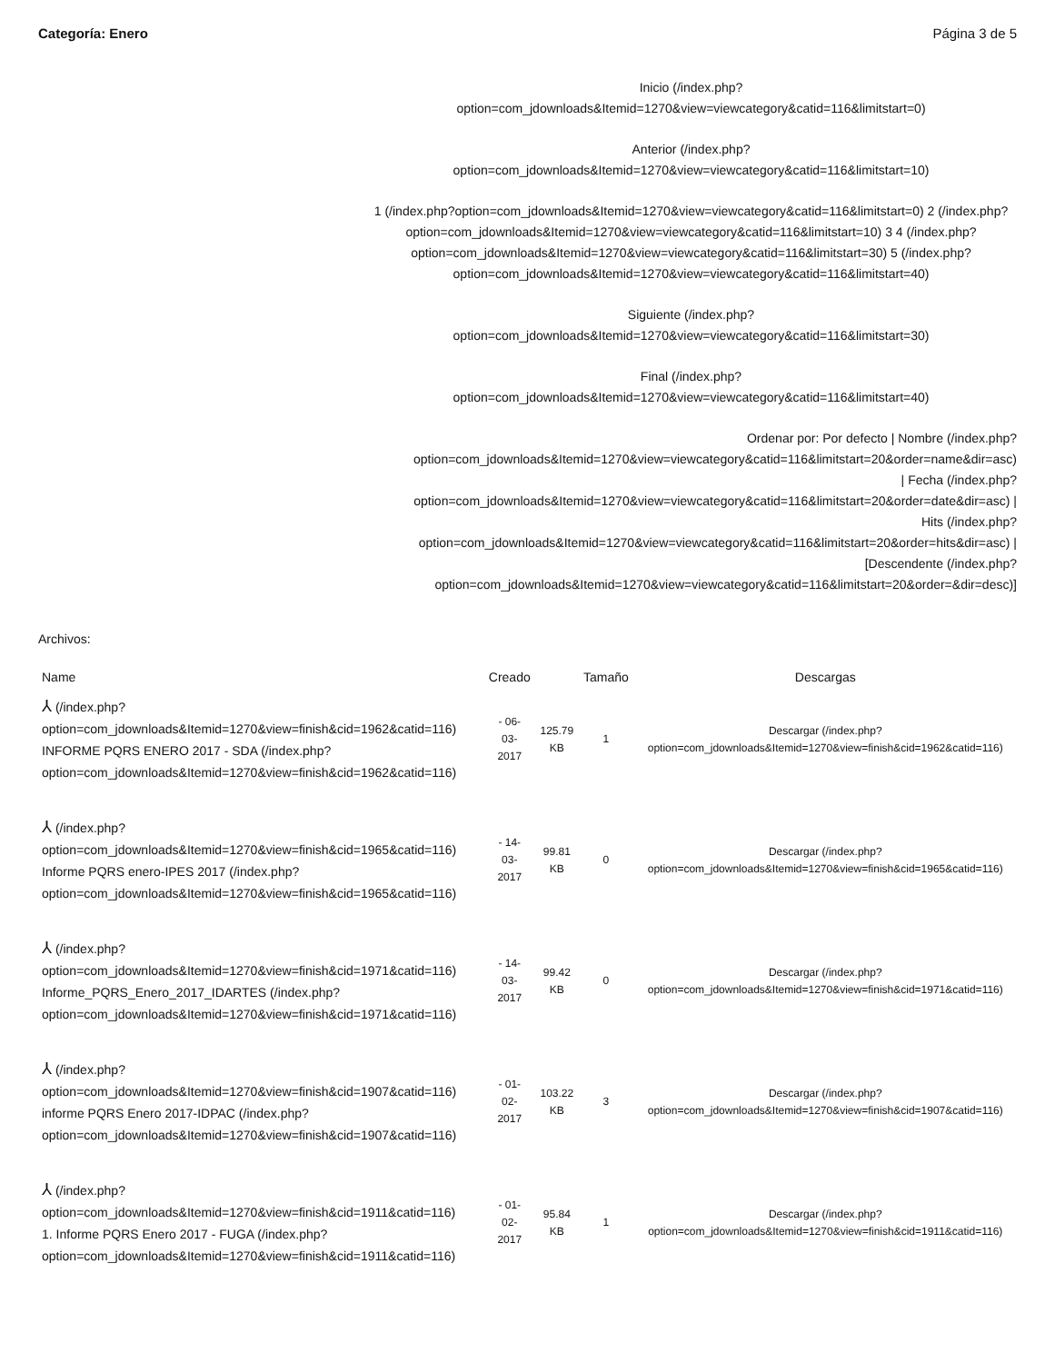Categoría: Enero Página 3 de 5
Inicio (/index.php?
option=com_jdownloads&Itemid=1270&view=viewcategory&catid=116&limitstart=0)
Anterior (/index.php?
option=com_jdownloads&Itemid=1270&view=viewcategory&catid=116&limitstart=10)
1 (/index.php?option=com_jdownloads&Itemid=1270&view=viewcategory&catid=116&limitstart=0) 2 (/index.php?option=com_jdownloads&Itemid=1270&view=viewcategory&catid=116&limitstart=10) 3 4 (/index.php?option=com_jdownloads&Itemid=1270&view=viewcategory&catid=116&limitstart=30) 5 (/index.php?option=com_jdownloads&Itemid=1270&view=viewcategory&catid=116&limitstart=40)
Siguiente (/index.php?
option=com_jdownloads&Itemid=1270&view=viewcategory&catid=116&limitstart=30)
Final (/index.php?
option=com_jdownloads&Itemid=1270&view=viewcategory&catid=116&limitstart=40)
Ordenar por: Por defecto | Nombre (/index.php?
option=com_jdownloads&Itemid=1270&view=viewcategory&catid=116&limitstart=20&order=name&dir=asc)
| Fecha (/index.php?
option=com_jdownloads&Itemid=1270&view=viewcategory&catid=116&limitstart=20&order=date&dir=asc) |
Hits (/index.php?
option=com_jdownloads&Itemid=1270&view=viewcategory&catid=116&limitstart=20&order=hits&dir=asc) |
[Descendente (/index.php?
option=com_jdownloads&Itemid=1270&view=viewcategory&catid=116&limitstart=20&order=&dir=desc)]
Archivos:
| Name | Creado | | Tamaño | Descargas |
| --- | --- | --- | --- | --- |
| ⅄ (/index.php? option=com_jdownloads&Itemid=1270&view=finish&cid=1962&catid=116) INFORME PQRS ENERO 2017 - SDA (/index.php? option=com_jdownloads&Itemid=1270&view=finish&cid=1962&catid=116) | - 06- 03- 2017 | 125.79 KB | 1 | Descargar (/index.php? option=com_jdownloads&Itemid=1270&view=finish&cid=1962&catid=116) |
| ⅄ (/index.php? option=com_jdownloads&Itemid=1270&view=finish&cid=1965&catid=116) Informe PQRS enero-IPES 2017 (/index.php? option=com_jdownloads&Itemid=1270&view=finish&cid=1965&catid=116) | - 14- 03- 2017 | 99.81 KB | 0 | Descargar (/index.php? option=com_jdownloads&Itemid=1270&view=finish&cid=1965&catid=116) |
| ⅄ (/index.php? option=com_jdownloads&Itemid=1270&view=finish&cid=1971&catid=116) Informe_PQRS_Enero_2017_IDARTES (/index.php? option=com_jdownloads&Itemid=1270&view=finish&cid=1971&catid=116) | - 14- 03- 2017 | 99.42 KB | 0 | Descargar (/index.php? option=com_jdownloads&Itemid=1270&view=finish&cid=1971&catid=116) |
| ⅄ (/index.php? option=com_jdownloads&Itemid=1270&view=finish&cid=1907&catid=116) informe PQRS Enero 2017-IDPAC (/index.php? option=com_jdownloads&Itemid=1270&view=finish&cid=1907&catid=116) | - 01- 02- 2017 | 103.22 KB | 3 | Descargar (/index.php? option=com_jdownloads&Itemid=1270&view=finish&cid=1907&catid=116) |
| ⅄ (/index.php? option=com_jdownloads&Itemid=1270&view=finish&cid=1911&catid=116) 1. Informe PQRS Enero 2017 - FUGA (/index.php? option=com_jdownloads&Itemid=1270&view=finish&cid=1911&catid=116) | - 01- 02- 2017 | 95.84 KB | 1 | Descargar (/index.php? option=com_jdownloads&Itemid=1270&view=finish&cid=1911&catid=116) |